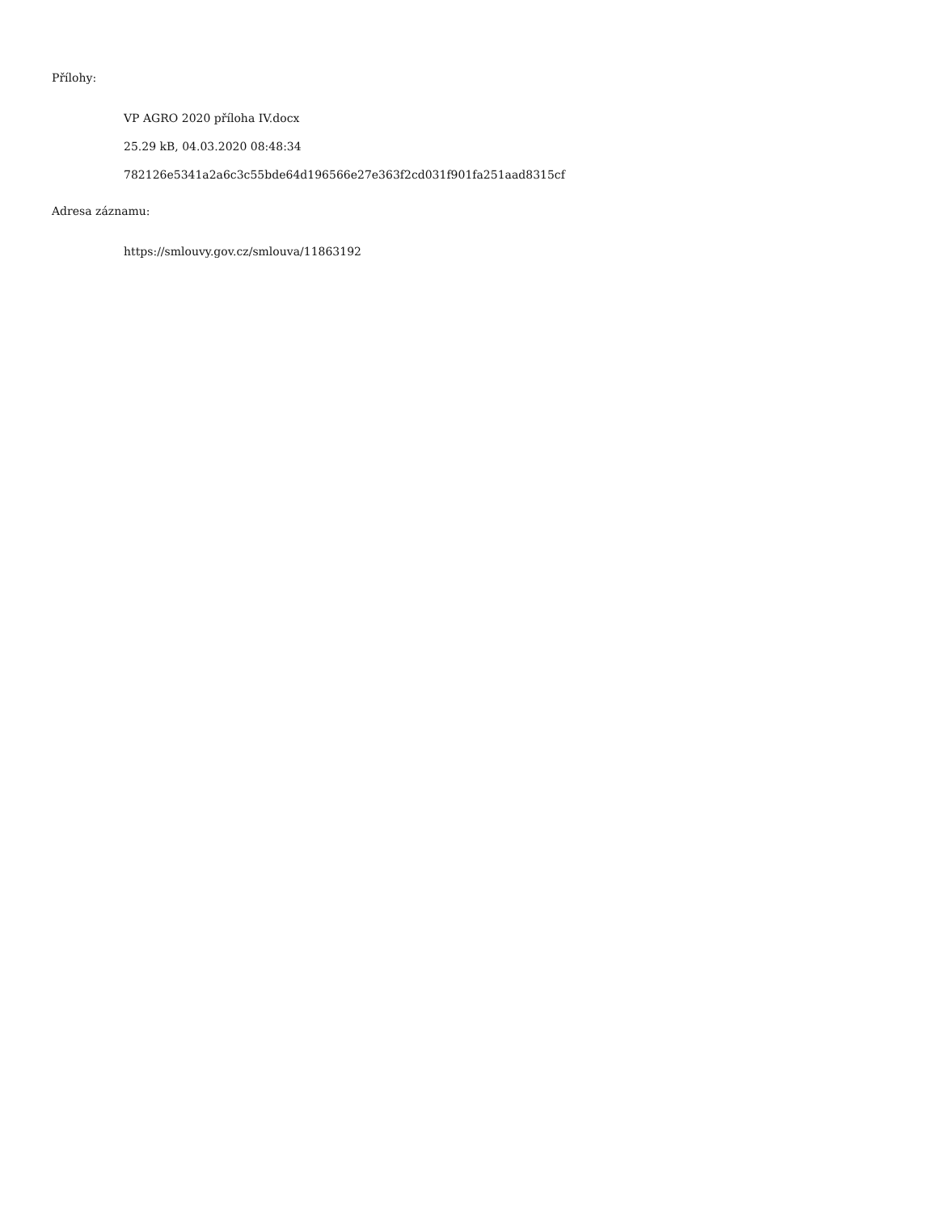Přílohy:
VP AGRO 2020 příloha IV.docx
25.29 kB, 04.03.2020 08:48:34
782126e5341a2a6c3c55bde64d196566e27e363f2cd031f901fa251aad8315cf
Adresa záznamu:
https://smlouvy.gov.cz/smlouva/11863192